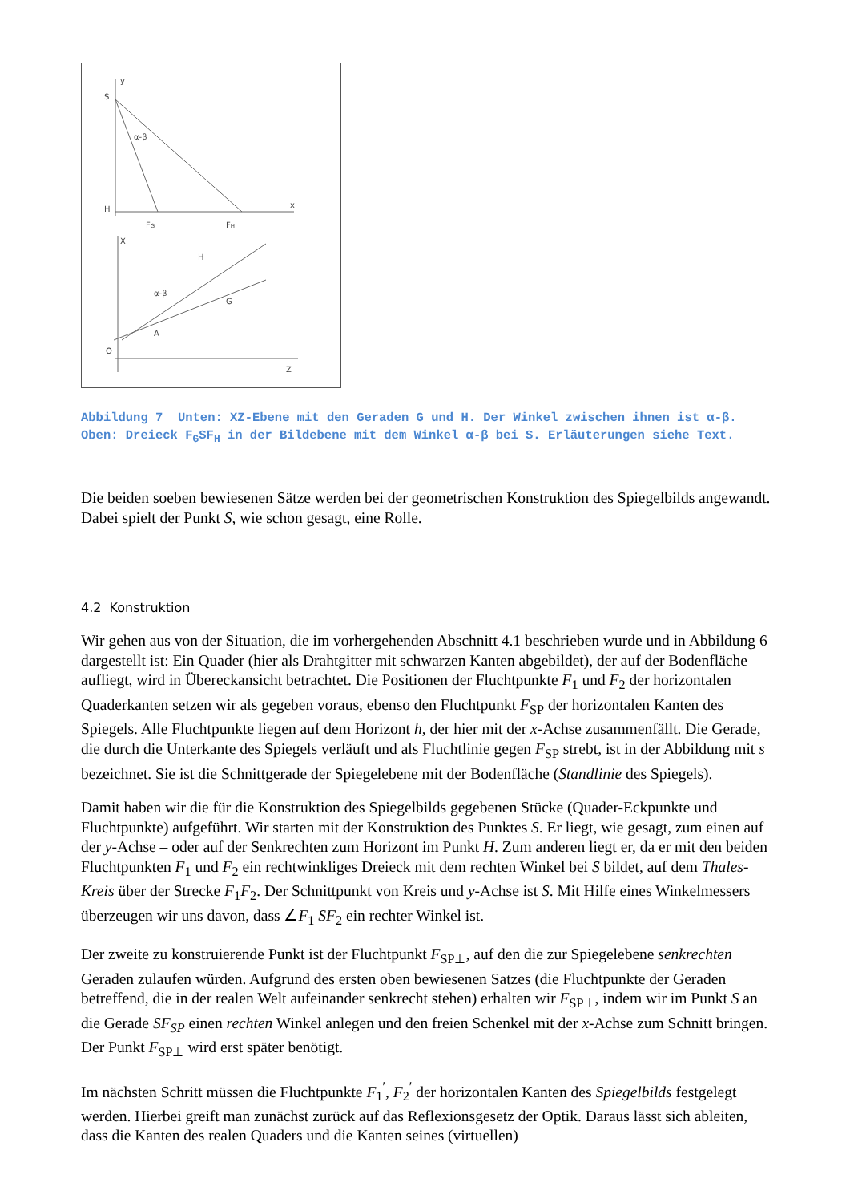S
y
α-β
H
x
FG
FH
X
H
G
α-β
A
O
Z
Abbildung 7 Unten: XZ-Ebene mit den Geraden G und H. Der Winkel zwischen ihnen ist α-β. Oben: Dreieck F<sub>G</sub>SF<sub>H</sub> in der Bildebene mit dem Winkel α-β bei S. Erläuterungen siehe Text.
Die beiden soeben bewiesenen Sätze werden bei der geometrischen Konstruktion des Spiegelbilds angewandt. Dabei spielt der Punkt S, wie schon gesagt, eine Rolle.
4.2 Konstruktion
Wir gehen aus von der Situation, die im vorhergehenden Abschnitt 4.1 beschrieben wurde und in Abbildung 6 dargestellt ist: Ein Quader (hier als Drahtgitter mit schwarzen Kanten abgebildet), der auf der Bodenfläche aufliegt, wird in Übereckansicht betrachtet. Die Positionen der Fluchtpunkte F<sub>1</sub> und F<sub>2</sub> der horizontalen Quaderkanten setzen wir als gegeben voraus, ebenso den Fluchtpunkt F<sub>SP</sub> der horizontalen Kanten des Spiegels. Alle Fluchtpunkte liegen auf dem Horizont h, der hier mit der x-Achse zusammenfällt. Die Gerade, die durch die Unterkante des Spiegels verläuft und als Fluchtlinie gegen F<sub>SP</sub> strebt, ist in der Abbildung mit s bezeichnet. Sie ist die Schnittgerade der Spiegelebene mit der Bodenfläche (Standlinie des Spiegels).
Damit haben wir die für die Konstruktion des Spiegelbilds gegebenen Stücke (Quader-Eckpunkte und Fluchtpunkte) aufgeführt. Wir starten mit der Konstruktion des Punktes S. Er liegt, wie gesagt, zum einen auf der y-Achse – oder auf der Senkrechten zum Horizont im Punkt H. Zum anderen liegt er, da er mit den beiden Fluchtpunkten F<sub>1</sub> und F<sub>2</sub> ein rechtwinkliges Dreieck mit dem rechten Winkel bei S bildet, auf dem Thales-Kreis über der Strecke F<sub>1</sub>F<sub>2</sub>. Der Schnittpunkt von Kreis und y-Achse ist S. Mit Hilfe eines Winkelmessers überzeugen wir uns davon, dass ∠F<sub>1</sub> SF<sub>2</sub> ein rechter Winkel ist.
Der zweite zu konstruierende Punkt ist der Fluchtpunkt F<sub>SP⊥</sub>, auf den die zur Spiegelebene senkrechten Geraden zulaufen würden. Aufgrund des ersten oben bewiesenen Satzes (die Fluchtpunkte der Geraden betreffend, die in der realen Welt aufeinander senkrecht stehen) erhalten wir F<sub>SP⊥</sub>, indem wir im Punkt S an die Gerade SF<sub>SP</sub> einen rechten Winkel anlegen und den freien Schenkel mit der x-Achse zum Schnitt bringen. Der Punkt F<sub>SP⊥</sub> wird erst später benötigt.
Im nächsten Schritt müssen die Fluchtpunkte F<sub>1</sub><sup>′</sup>, F<sub>2</sub><sup>′</sup> der horizontalen Kanten des Spiegelbilds festgelegt werden. Hierbei greift man zunächst zurück auf das Reflexionsgesetz der Optik. Daraus lässt sich ableiten, dass die Kanten des realen Quaders und die Kanten seines (virtuellen)